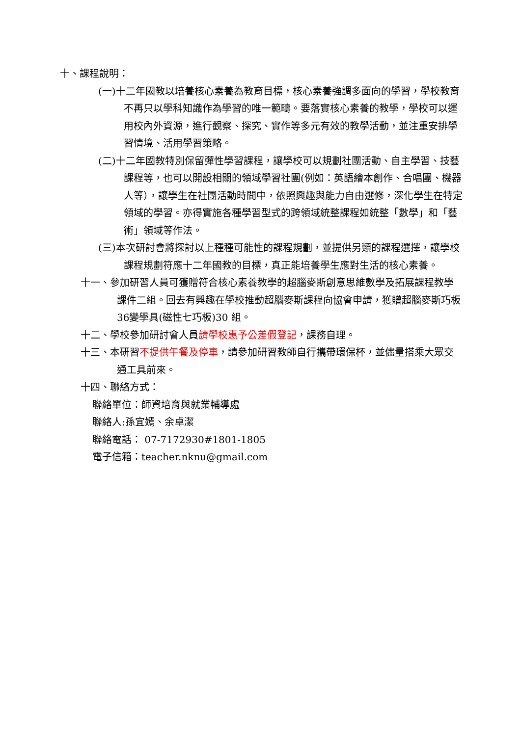十、課程說明：
(一)十二年國教以培養核心素養為教育目標，核心素養強調多面向的學習，學校教育不再只以學科知識作為學習的唯一範疇。要落實核心素養的教學，學校可以運用校內外資源，進行觀察、探究、實作等多元有效的教學活動，並注重安排學習情境、活用學習策略。
(二)十二年國教特別保留彈性學習課程，讓學校可以規劃社團活動、自主學習、技藝課程等，也可以開設相關的領域學習社團(例如：英語繪本創作、合唱團、機器人等），讓學生在社團活動時間中，依照興趣與能力自由選修，深化學生在特定領域的學習。亦得實施各種學習型式的跨領域統整課程如統整「數學」和「藝術」領域等作法。
(三)本次研討會將探討以上種種可能性的課程規劃，並提供另類的課程選擇，讓學校課程規劃符應十二年國教的目標，真正能培養學生應對生活的核心素養。
十一、參加研習人員可獲贈符合核心素養教學的超腦麥斯創意思維數學及拓展課程教學課件二組。回去有興趣在學校推動超腦麥斯課程向協會申請，獲贈超腦麥斯巧板36變學具(磁性七巧板)30 組。
十二、學校參加研討會人員請學校惠予公差假登記，課務自理。
十三、本研習不提供午餐及停車，請參加研習教師自行攜帶環保杯，並儘量搭乘大眾交通工具前來。
十四、聯絡方式：
聯絡單位：師資培育與就業輔導處
聯絡人:孫宜嫣、余卓潔
聯絡電話： 07-7172930#1801-1805
電子信箱：teacher.nknu@gmail.com